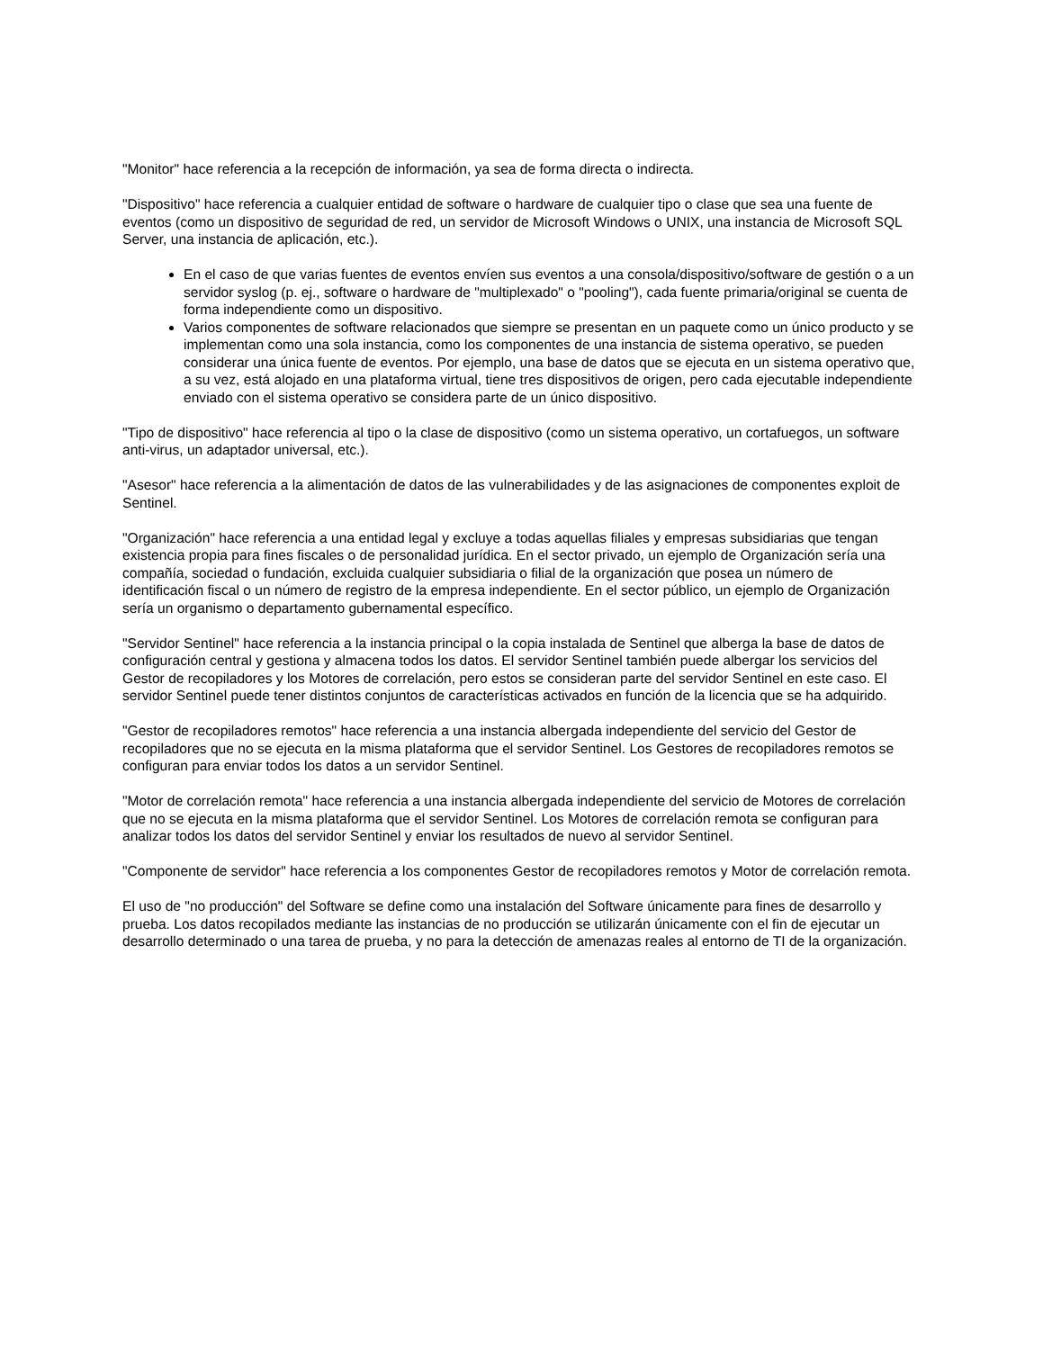"Monitor" hace referencia a la recepción de información, ya sea de forma directa o indirecta.
"Dispositivo" hace referencia a cualquier entidad de software o hardware de cualquier tipo o clase que sea una fuente de eventos (como un dispositivo de seguridad de red, un servidor de Microsoft Windows o UNIX, una instancia de Microsoft SQL Server, una instancia de aplicación, etc.).
En el caso de que varias fuentes de eventos envíen sus eventos a una consola/dispositivo/software de gestión o a un servidor syslog (p. ej., software o hardware de "multiplexado" o "pooling"), cada fuente primaria/original se cuenta de forma independiente como un dispositivo.
Varios componentes de software relacionados que siempre se presentan en un paquete como un único producto y se implementan como una sola instancia, como los componentes de una instancia de sistema operativo, se pueden considerar una única fuente de eventos. Por ejemplo, una base de datos que se ejecuta en un sistema operativo que, a su vez, está alojado en una plataforma virtual, tiene tres dispositivos de origen, pero cada ejecutable independiente enviado con el sistema operativo se considera parte de un único dispositivo.
"Tipo de dispositivo" hace referencia al tipo o la clase de dispositivo (como un sistema operativo, un cortafuegos, un software anti-virus, un adaptador universal, etc.).
"Asesor" hace referencia a la alimentación de datos de las vulnerabilidades y de las asignaciones de componentes exploit de Sentinel.
"Organización" hace referencia a una entidad legal y excluye a todas aquellas filiales y empresas subsidiarias que tengan existencia propia para fines fiscales o de personalidad jurídica. En el sector privado, un ejemplo de Organización sería una compañía, sociedad o fundación, excluida cualquier subsidiaria o filial de la organización que posea un número de identificación fiscal o un número de registro de la empresa independiente. En el sector público, un ejemplo de Organización sería un organismo o departamento gubernamental específico.
"Servidor Sentinel" hace referencia a la instancia principal o la copia instalada de Sentinel que alberga la base de datos de configuración central y gestiona y almacena todos los datos. El servidor Sentinel también puede albergar los servicios del Gestor de recopiladores y los Motores de correlación, pero estos se consideran parte del servidor Sentinel en este caso. El servidor Sentinel puede tener distintos conjuntos de características activados en función de la licencia que se ha adquirido.
"Gestor de recopiladores remotos" hace referencia a una instancia albergada independiente del servicio del Gestor de recopiladores que no se ejecuta en la misma plataforma que el servidor Sentinel. Los Gestores de recopiladores remotos se configuran para enviar todos los datos a un servidor Sentinel.
"Motor de correlación remota" hace referencia a una instancia albergada independiente del servicio de Motores de correlación que no se ejecuta en la misma plataforma que el servidor Sentinel. Los Motores de correlación remota se configuran para analizar todos los datos del servidor Sentinel y enviar los resultados de nuevo al servidor Sentinel.
"Componente de servidor" hace referencia a los componentes Gestor de recopiladores remotos y Motor de correlación remota.
El uso de "no producción" del Software se define como una instalación del Software únicamente para fines de desarrollo y prueba. Los datos recopilados mediante las instancias de no producción se utilizarán únicamente con el fin de ejecutar un desarrollo determinado o una tarea de prueba, y no para la detección de amenazas reales al entorno de TI de la organización.